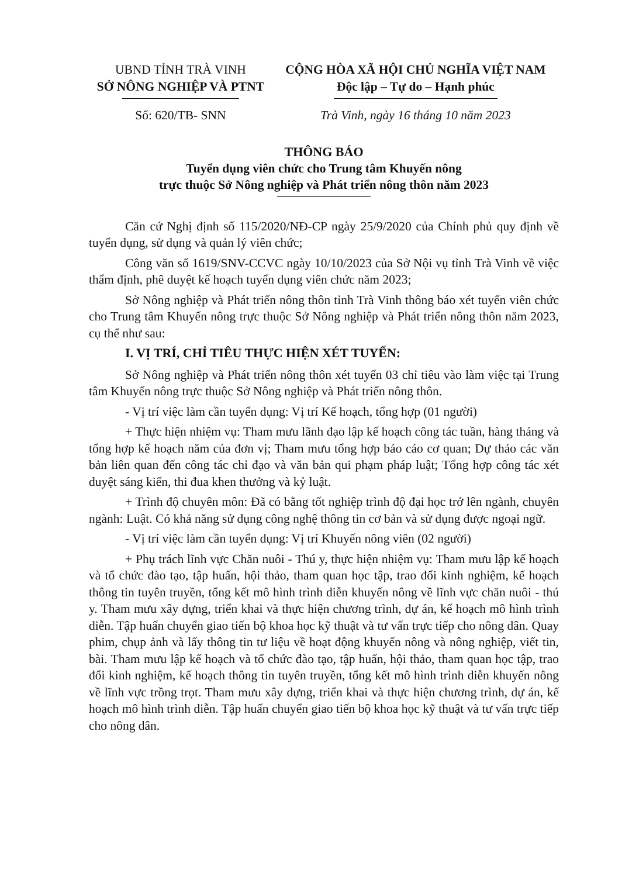UBND TỈNH TRÀ VINH
SỞ NÔNG NGHIỆP VÀ PTNT
CỘNG HÒA XÃ HỘI CHỦ NGHĨA VIỆT NAM
Độc lập – Tự do – Hạnh phúc
Số: 620/TB- SNN Trà Vinh, ngày 16 tháng 10 năm 2023
THÔNG BÁO
Tuyển dụng viên chức cho Trung tâm Khuyến nông
trực thuộc Sở Nông nghiệp và Phát triển nông thôn năm 2023
Căn cứ Nghị định số 115/2020/NĐ-CP ngày 25/9/2020 của Chính phủ quy định về tuyển dụng, sử dụng và quản lý viên chức;
Công văn số 1619/SNV-CCVC ngày 10/10/2023 của Sở Nội vụ tỉnh Trà Vinh về việc thẩm định, phê duyệt kế hoạch tuyển dụng viên chức năm 2023;
Sở Nông nghiệp và Phát triển nông thôn tỉnh Trà Vinh thông báo xét tuyển viên chức cho Trung tâm Khuyến nông trực thuộc Sở Nông nghiệp và Phát triển nông thôn năm 2023, cụ thể như sau:
I. VỊ TRÍ, CHỈ TIÊU THỰC HIỆN XÉT TUYỂN:
Sở Nông nghiệp và Phát triển nông thôn xét tuyển 03 chỉ tiêu vào làm việc tại Trung tâm Khuyến nông trực thuộc Sở Nông nghiệp và Phát triển nông thôn.
- Vị trí việc làm cần tuyển dụng: Vị trí Kế hoạch, tổng hợp (01 người)
+ Thực hiện nhiệm vụ: Tham mưu lãnh đạo lập kế hoạch công tác tuần, hàng tháng và tổng hợp kế hoạch năm của đơn vị; Tham mưu tổng hợp báo cáo cơ quan; Dự thảo các văn bản liên quan đến công tác chỉ đạo và văn bản qui phạm pháp luật; Tổng hợp công tác xét duyệt sáng kiến, thi đua khen thưởng và kỷ luật.
+ Trình độ chuyên môn: Đã có bằng tốt nghiệp trình độ đại học trở lên ngành, chuyên ngành: Luật. Có khả năng sử dụng công nghệ thông tin cơ bản và sử dụng được ngoại ngữ.
- Vị trí việc làm cần tuyển dụng: Vị trí Khuyến nông viên (02 người)
+ Phụ trách lĩnh vực Chăn nuôi - Thú y, thực hiện nhiệm vụ: Tham mưu lập kế hoạch và tổ chức đào tạo, tập huấn, hội thảo, tham quan học tập, trao đổi kinh nghiệm, kế hoạch thông tin tuyên truyền, tổng kết mô hình trình diễn khuyến nông về lĩnh vực chăn nuôi - thú y. Tham mưu xây dựng, triển khai và thực hiện chương trình, dự án, kế hoạch mô hình trình diễn. Tập huấn chuyển giao tiến bộ khoa học kỹ thuật và tư vấn trực tiếp cho nông dân. Quay phim, chụp ảnh và lấy thông tin tư liệu về hoạt động khuyến nông và nông nghiệp, viết tin, bài. Tham mưu lập kế hoạch và tổ chức đào tạo, tập huấn, hội thảo, tham quan học tập, trao đổi kinh nghiệm, kế hoạch thông tin tuyên truyền, tổng kết mô hình trình diễn khuyến nông về lĩnh vực trồng trọt. Tham mưu xây dựng, triển khai và thực hiện chương trình, dự án, kế hoạch mô hình trình diễn. Tập huấn chuyển giao tiến bộ khoa học kỹ thuật và tư vấn trực tiếp cho nông dân.